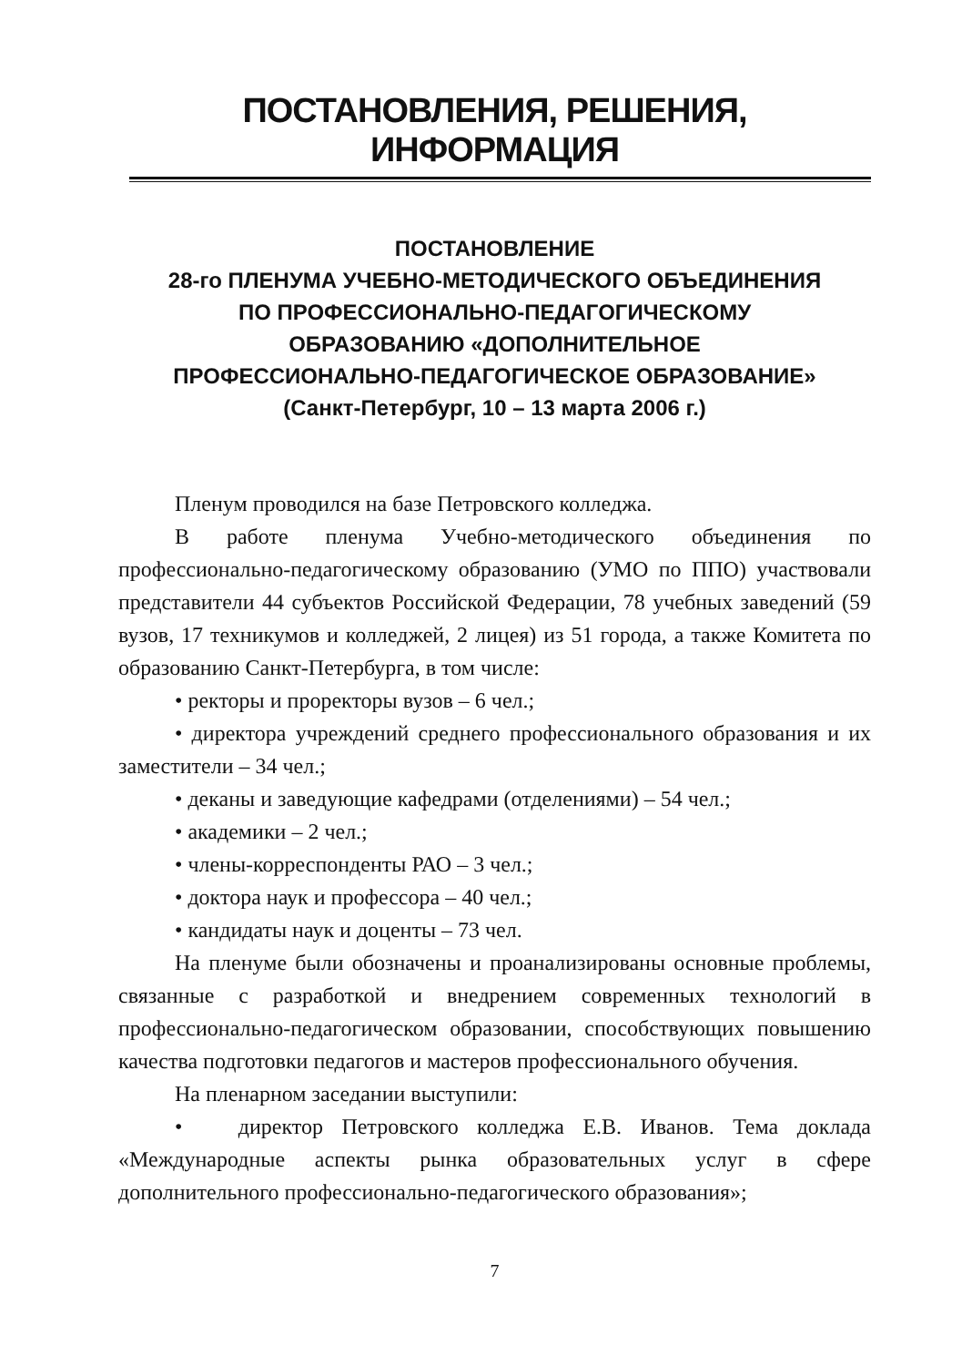ПОСТАНОВЛЕНИЯ, РЕШЕНИЯ, ИНФОРМАЦИЯ
ПОСТАНОВЛЕНИЕ
28-го ПЛЕНУМА УЧЕБНО-МЕТОДИЧЕСКОГО ОБЪЕДИНЕНИЯ
ПО ПРОФЕССИОНАЛЬНО-ПЕДАГОГИЧЕСКОМУ
ОБРАЗОВАНИЮ «ДОПОЛНИТЕЛЬНОЕ
ПРОФЕССИОНАЛЬНО-ПЕДАГОГИЧЕСКОЕ ОБРАЗОВАНИЕ»
(Санкт-Петербург, 10 – 13 марта 2006 г.)
Пленум проводился на базе Петровского колледжа.
В работе пленума Учебно-методического объединения по профессионально-педагогическому образованию (УМО по ППО) участвовали представители 44 субъектов Российской Федерации, 78 учебных заведений (59 вузов, 17 техникумов и колледжей, 2 лицея) из 51 города, а также Комитета по образованию Санкт-Петербурга, в том числе:
• ректоры и проректоры вузов – 6 чел.;
• директора учреждений среднего профессионального образования и их заместители – 34 чел.;
• деканы и заведующие кафедрами (отделениями) – 54 чел.;
• академики – 2 чел.;
• члены-корреспонденты РАО – 3 чел.;
• доктора наук и профессора – 40 чел.;
• кандидаты наук и доценты – 73 чел.
На пленуме были обозначены и проанализированы основные проблемы, связанные с разработкой и внедрением современных технологий в профессионально-педагогическом образовании, способствующих повышению качества подготовки педагогов и мастеров профессионального обучения.
На пленарном заседании выступили:
• директор Петровского колледжа Е.В. Иванов. Тема доклада «Международные аспекты рынка образовательных услуг в сфере дополнительного профессионально-педагогического образования»;
7